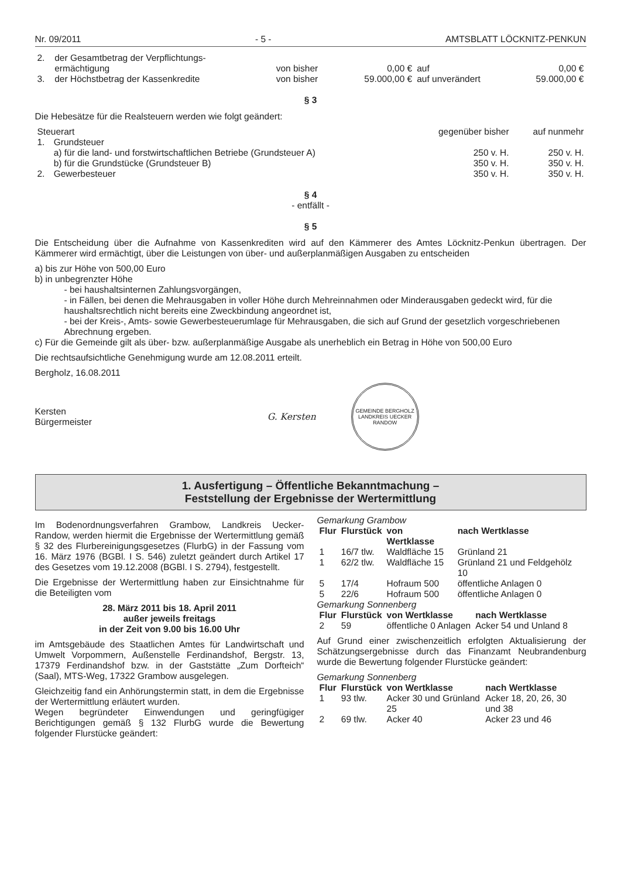Nr. 09/2011 - 5 - AMTSBLATT LÖCKNITZ-PENKUN
| 2. | der Gesamtbetrag der Verpflichtungs- ermächtigung | von bisher | 0,00 € | auf | 0,00 € |
| 3. | der Höchstbetrag der Kassenkredite | von bisher | 59.000,00 € | auf unverändert | 59.000,00 € |
§ 3
Die Hebesätze für die Realsteuern werden wie folgt geändert:
| Steuerart | | gegenüber bisher | auf nunmehr |
| 1. | Grundsteuer | | |
| | a) für die land- und forstwirtschaftlichen Betriebe (Grundsteuer A) | 250 v. H. | 250 v. H. |
| | b) für die Grundstücke (Grundsteuer B) | 350 v. H. | 350 v. H. |
| 2. | Gewerbesteuer | 350 v. H. | 350 v. H. |
§ 4
- entfällt -
§ 5
Die Entscheidung über die Aufnahme von Kassenkrediten wird auf den Kämmerer des Amtes Löcknitz-Penkun übertragen. Der Kämmerer wird ermächtigt, über die Leistungen von über- und außerplanmäßigen Ausgaben zu entscheiden
a) bis zur Höhe von 500,00 Euro
b) in unbegrenzter Höhe
- bei haushaltsinternen Zahlungsvorgängen,
- in Fällen, bei denen die Mehrausgaben in voller Höhe durch Mehreinnahmen oder Minderausgaben gedeckt wird, für die haushaltsrechtlich nicht bereits eine Zweckbindung angeordnet ist,
- bei der Kreis-, Amts- sowie Gewerbesteuerumlage für Mehrausgaben, die sich auf Grund der gesetzlich vorgeschriebenen Abrechnung ergeben.
c) Für die Gemeinde gilt als über- bzw. außerplanmäßige Ausgabe als unerheblich ein Betrag in Höhe von 500,00 Euro
Die rechtsaufsichtliche Genehmigung wurde am 12.08.2011 erteilt.
Bergholz, 16.08.2011
Kersten
Bürgermeister
G. Kersten
GEMEINDE BERGHOLZ
LANDKREIS UECKER RANDOW
1. Ausfertigung – Öffentliche Bekanntmachung –
Feststellung der Ergebnisse der Wertermittlung
Im Bodenordnungsverfahren Grambow, Landkreis Uecker-Randow, werden hiermit die Ergebnisse der Wertermittlung gemäß § 32 des Flurbereinigungsgesetzes (FlurbG) in der Fassung vom 16. März 1976 (BGBl. I S. 546) zuletzt geändert durch Artikel 17 des Gesetzes vom 19.12.2008 (BGBl. I S. 2794), festgestellt.
Die Ergebnisse der Wertermittlung haben zur Einsichtnahme für die Beteiligten vom
28. März 2011 bis 18. April 2011
außer jeweils freitags
in der Zeit von 9.00 bis 16.00 Uhr
im Amtsgebäude des Staatlichen Amtes für Landwirtschaft und Umwelt Vorpommern, Außenstelle Ferdinandshof, Bergstr. 13, 17379 Ferdinandshof bzw. in der Gaststätte „Zum Dorfteich“ (Saal), MTS-Weg, 17322 Grambow ausgelegen.
Gleichzeitig fand ein Anhörungstermin statt, in dem die Ergebnisse der Wertermittlung erläutert wurden.
Wegen begründeter Einwendungen und geringfügiger Berichtigungen gemäß § 132 FlurbG wurde die Bewertung folgender Flurstücke geändert:
Gemarkung Grambow
| Flur | Flurstück | von Wertklasse | nach Wertklasse |
| --- | --- | --- | --- |
| 1 | 16/7 tlw. | Waldfläche 15 | Grünland 21 |
| 1 | 62/2 tlw. | Waldfläche 15 | Grünland 21 und Feldgehölz 10 |
| 5 | 17/4 | Hofraum 500 | öffentliche Anlagen 0 |
| 5 | 22/6 | Hofraum 500 | öffentliche Anlagen 0 |
Gemarkung Sonnenberg
| Flur | Flurstück | von Wertklasse | nach Wertklasse |
| --- | --- | --- | --- |
| 2 | 59 | öffentliche 0 Anlagen | Acker 54 und Unland 8 |
Auf Grund einer zwischenzeitlich erfolgten Aktualisierung der Schätzungsergebnisse durch das Finanzamt Neubrandenburg wurde die Bewertung folgender Flurstücke geändert:
Gemarkung Sonnenberg
| Flur | Flurstück | von Wertklasse | nach Wertklasse |
| --- | --- | --- | --- |
| 1 | 93 tlw. | Acker 30 und Grünland 25 | Acker 18, 20, 26, 30 und 38 |
| 2 | 69 tlw. | Acker 40 | Acker 23 und 46 |